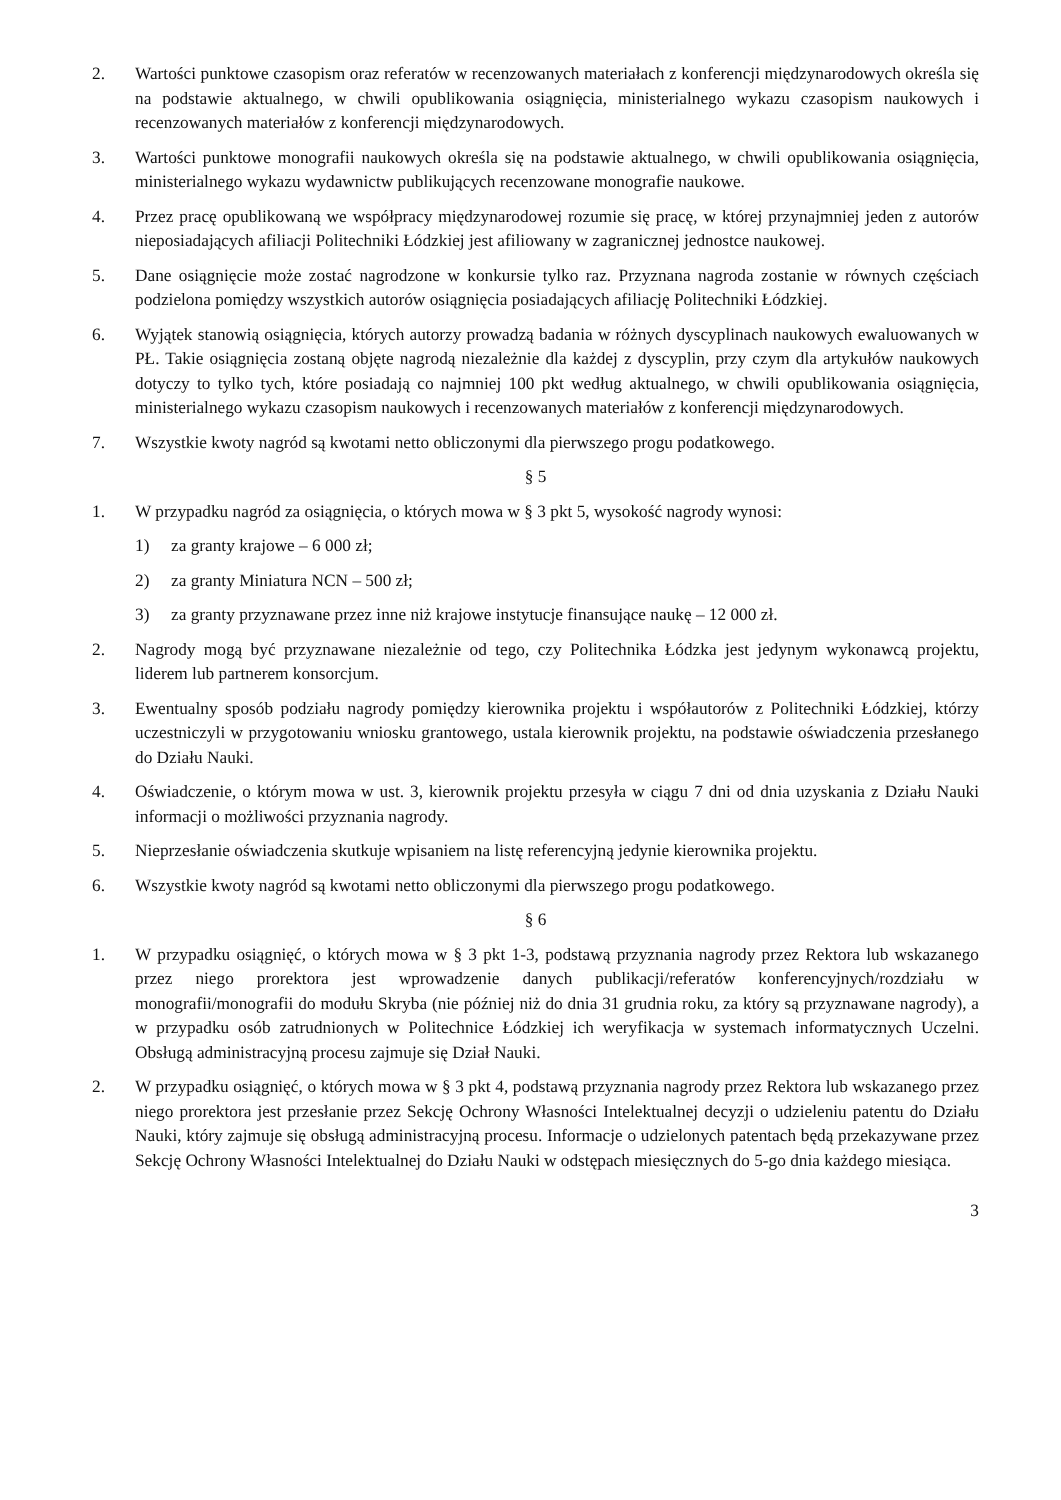2. Wartości punktowe czasopism oraz referatów w recenzowanych materiałach z konferencji międzynarodowych określa się na podstawie aktualnego, w chwili opublikowania osiągnięcia, ministerialnego wykazu czasopism naukowych i recenzowanych materiałów z konferencji międzynarodowych.
3. Wartości punktowe monografii naukowych określa się na podstawie aktualnego, w chwili opublikowania osiągnięcia, ministerialnego wykazu wydawnictw publikujących recenzowane monografie naukowe.
4. Przez pracę opublikowaną we współpracy międzynarodowej rozumie się pracę, w której przynajmniej jeden z autorów nieposiadających afiliacji Politechniki Łódzkiej jest afiliowany w zagranicznej jednostce naukowej.
5. Dane osiągnięcie może zostać nagrodzone w konkursie tylko raz. Przyznana nagroda zostanie w równych częściach podzielona pomiędzy wszystkich autorów osiągnięcia posiadających afiliację Politechniki Łódzkiej.
6. Wyjątek stanowią osiągnięcia, których autorzy prowadzą badania w różnych dyscyplinach naukowych ewaluowanych w PŁ. Takie osiągnięcia zostaną objęte nagrodą niezależnie dla każdej z dyscyplin, przy czym dla artykułów naukowych dotyczy to tylko tych, które posiadają co najmniej 100 pkt według aktualnego, w chwili opublikowania osiągnięcia, ministerialnego wykazu czasopism naukowych i recenzowanych materiałów z konferencji międzynarodowych.
7. Wszystkie kwoty nagród są kwotami netto obliczonymi dla pierwszego progu podatkowego.
§ 5
1. W przypadku nagród za osiągnięcia, o których mowa w § 3 pkt 5, wysokość nagrody wynosi:
1) za granty krajowe – 6 000 zł;
2) za granty Miniatura NCN – 500 zł;
3) za granty przyznawane przez inne niż krajowe instytucje finansujące naukę – 12 000 zł.
2. Nagrody mogą być przyznawane niezależnie od tego, czy Politechnika Łódzka jest jedynym wykonawcą projektu, liderem lub partnerem konsorcjum.
3. Ewentualny sposób podziału nagrody pomiędzy kierownika projektu i współautorów z Politechniki Łódzkiej, którzy uczestniczyli w przygotowaniu wniosku grantowego, ustala kierownik projektu, na podstawie oświadczenia przesłanego do Działu Nauki.
4. Oświadczenie, o którym mowa w ust. 3, kierownik projektu przesyła w ciągu 7 dni od dnia uzyskania z Działu Nauki informacji o możliwości przyznania nagrody.
5. Nieprzesłanie oświadczenia skutkuje wpisaniem na listę referencyjną jedynie kierownika projektu.
6. Wszystkie kwoty nagród są kwotami netto obliczonymi dla pierwszego progu podatkowego.
§ 6
1. W przypadku osiągnięć, o których mowa w § 3 pkt 1-3, podstawą przyznania nagrody przez Rektora lub wskazanego przez niego prorektora jest wprowadzenie danych publikacji/referatów konferencyjnych/rozdziału w monografii/monografii do modułu Skryba (nie później niż do dnia 31 grudnia roku, za który są przyznawane nagrody), a w przypadku osób zatrudnionych w Politechnice Łódzkiej ich weryfikacja w systemach informatycznych Uczelni. Obsługą administracyjną procesu zajmuje się Dział Nauki.
2. W przypadku osiągnięć, o których mowa w § 3 pkt 4, podstawą przyznania nagrody przez Rektora lub wskazanego przez niego prorektora jest przesłanie przez Sekcję Ochrony Własności Intelektualnej decyzji o udzieleniu patentu do Działu Nauki, który zajmuje się obsługą administracyjną procesu. Informacje o udzielonych patentach będą przekazywane przez Sekcję Ochrony Własności Intelektualnej do Działu Nauki w odstępach miesięcznych do 5-go dnia każdego miesiąca.
3